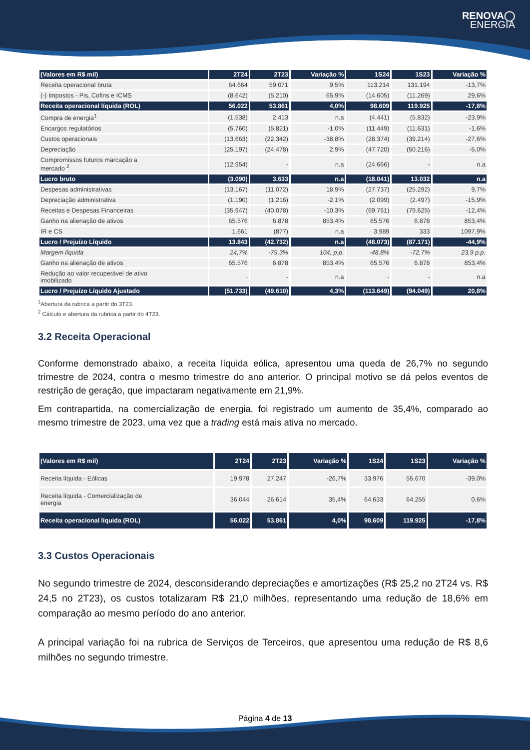RENOVA◯
ENERGIA
| (Valores em R$ mil) | 2T24 | 2T23 | Variação % | 1S24 | 1S23 | Variação % |
| --- | --- | --- | --- | --- | --- | --- |
| Receita operacional bruta | 64.664 | 59.071 | 9,5% | 113.214 | 131.194 | -13,7% |
| (-) Impostos - Pis, Cofins e ICMS | (8.642) | (5.210) | 65,9% | (14.605) | (11.269) | 29,6% |
| Receita operacional líquida (ROL) | 56.022 | 53.861 | 4,0% | 98.609 | 119.925 | -17,8% |
| Compra de energia<sup>1</sup> | (1.538) | 2.413 | n.a | (4.441) | (5.832) | -23,9% |
| Encargos regulatórios | (5.760) | (5.821) | -1,0% | (11.449) | (11.631) | -1,6% |
| Custos operacionais | (13.663) | (22.342) | -38,8% | (28.374) | (39.214) | -27,6% |
| Depreciação | (25.197) | (24.478) | 2,9% | (47.720) | (50.216) | -5,0% |
| Compromissos futuros marcação a mercado <sup>2</sup> | (12.954) | - | n.a | (24.666) | - | n.a |
| Lucro bruto | (3.090) | 3.633 | n.a | (18.041) | 13.032 | n.a |
| Despesas administrativas | (13.167) | (11.072) | 18,9% | (27.737) | (25.292) | 9,7% |
| Depreciação administrativa | (1.190) | (1.216) | -2,1% | (2.099) | (2.497) | -15,9% |
| Receitas e Despesas Financeiras | (35.947) | (40.078) | -10,3% | (69.761) | (79.625) | -12,4% |
| Ganho na alienação de ativos | 65.576 | 6.878 | 853,4% | 65.576 | 6.878 | 853,4% |
| IR e CS | 1.661 | (877) | n.a | 3.989 | 333 | 1097,9% |
| Lucro / Prejuízo Líquido | 13.843 | (42.732) | n.a | (48.073) | (87.171) | -44,9% |
| Margem líquida | 24,7% | -79,3% | 104, p.p. | -48,8% | -72,7% | 23,9 p.p. |
| Ganho na alienação de ativos | 65.576 | 6.878 | 853,4% | 65.576 | 6.878 | 853,4% |
| Redução ao valor recuperável de ativo imobilizado | - | - | n.a | - | - | n.a |
| Lucro / Prejuízo Líquido Ajustado | (51.733) | (49.610) | 4,3% | (113.649) | (94.049) | 20,8% |
<sup>1</sup> Abertura da rubrica a partir do 3T23.
<sup>2</sup> Cálculo e abertura da rubrica a partir do 4T23.
3.2 Receita Operacional
Conforme demonstrado abaixo, a receita líquida eólica, apresentou uma queda de 26,7% no segundo trimestre de 2024, contra o mesmo trimestre do ano anterior. O principal motivo se dá pelos eventos de restrição de geração, que impactaram negativamente em 21,9%.
Em contrapartida, na comercialização de energia, foi registrado um aumento de 35,4%, comparado ao mesmo trimestre de 2023, uma vez que a trading está mais ativa no mercado.
| (Valores em R$ mil) | 2T24 | 2T23 | Variação % | 1S24 | 1S23 | Variação % |
| --- | --- | --- | --- | --- | --- | --- |
| Receita líquida - Eólicas | 19.978 | 27.247 | -26,7% | 33.976 | 55.670 | -39,0% |
| Receita líquida - Comercialização de energia | 36.044 | 26.614 | 35,4% | 64.633 | 64.255 | 0,6% |
| Receita operacional liquida (ROL) | 56.022 | 53.861 | 4,0% | 98.609 | 119.925 | -17,8% |
3.3 Custos Operacionais
No segundo trimestre de 2024, desconsiderando depreciações e amortizações (R$ 25,2 no 2T24 vs. R$ 24,5 no 2T23), os custos totalizaram R$ 21,0 milhões, representando uma redução de 18,6% em comparação ao mesmo período do ano anterior.
A principal variação foi na rubrica de Serviços de Terceiros, que apresentou uma redução de R$ 8,6 milhões no segundo trimestre.
Página 4 de 13